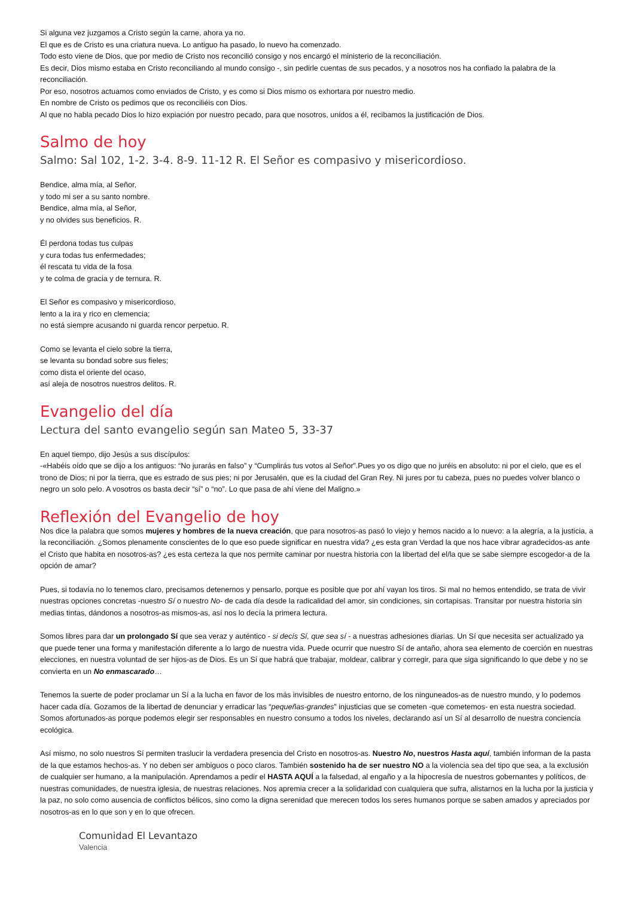Si alguna vez juzgamos a Cristo según la carne, ahora ya no.
El que es de Cristo es una criatura nueva. Lo antiguo ha pasado, lo nuevo ha comenzado.
Todo esto viene de Dios, que por medio de Cristo nos reconcilió consigo y nos encargó el ministerio de la reconciliación.
Es decir, Dios mismo estaba en Cristo reconciliando al mundo consigo -, sin pedirle cuentas de sus pecados, y a nosotros nos ha confiado la palabra de la reconciliación.
Por eso, nosotros actuamos como enviados de Cristo, y es como si Dios mismo os exhortara por nuestro medio.
En nombre de Cristo os pedimos que os reconciliéis con Dios.
Al que no habla pecado Dios lo hizo expiación por nuestro pecado, para que nosotros, unidos a él, recibamos la justificación de Dios.
Salmo de hoy
Salmo: Sal 102, 1-2. 3-4. 8-9. 11-12 R. El Señor es compasivo y misericordioso.
Bendice, alma mía, al Señor,
y todo mi ser a su santo nombre.
Bendice, alma mía, al Señor,
y no olvides sus beneficios. R.
Él perdona todas tus culpas
y cura todas tus enfermedades;
él rescata tu vida de la fosa
y te colma de gracia y de ternura. R.
El Señor es compasivo y misericordioso,
lento a la ira y rico en clemencia;
no está siempre acusando ni guarda rencor perpetuo. R.
Como se levanta el cielo sobre la tierra,
se levanta su bondad sobre sus fieles;
como dista el oriente del ocaso,
así aleja de nosotros nuestros delitos. R.
Evangelio del día
Lectura del santo evangelio según san Mateo 5, 33-37
En aquel tiempo, dijo Jesús a sus discípulos:
-«Habéis oído que se dijo a los antiguos: “No jurarás en falso” y “Cumplirás tus votos al Señor”.Pues yo os digo que no juréis en absoluto: ni por el cielo, que es el trono de Dios; ni por la tierra, que es estrado de sus pies; ni por Jerusalén, que es la ciudad del Gran Rey. Ni jures por tu cabeza, pues no puedes volver blanco o negro un solo pelo. A vosotros os basta decir “sí” o “no”. Lo que pasa de ahí viene del Maligno.»
Reflexión del Evangelio de hoy
Nos dice la palabra que somos mujeres y hombres de la nueva creación, que para nosotros-as pasó lo viejo y hemos nacido a lo nuevo: a la alegría, a la justicia, a la reconciliación. ¿Somos plenamente conscientes de lo que eso puede significar en nuestra vida? ¿es esta gran Verdad la que nos hace vibrar agradecidos-as ante el Cristo que habita en nosotros-as? ¿es esta certeza la que nos permite caminar por nuestra historia con la libertad del el/la que se sabe siempre escogedor-a de la opción de amar?
Pues, si todavía no lo tenemos claro, precisamos detenernos y pensarlo, porque es posible que por ahí vayan los tiros. Si mal no hemos entendido, se trata de vivir nuestras opciones concretas -nuestro Sí o nuestro No- de cada día desde la radicalidad del amor, sin condiciones, sin cortapisas. Transitar por nuestra historia sin medias tintas, dándonos a nosotros-as mismos-as, así nos lo decía la primera lectura.
Somos libres para dar un prolongado Sí que sea veraz y auténtico - si decís Sí, que sea sí - a nuestras adhesiones diarias. Un Sí que necesita ser actualizado ya que puede tener una forma y manifestación diferente a lo largo de nuestra vida. Puede ocurrir que nuestro Sí de antaño, ahora sea elemento de coerción en nuestras elecciones, en nuestra voluntad de ser hijos-as de Dios. Es un Sí que habrá que trabajar, moldear, calibrar y corregir, para que siga significando lo que debe y no se convierta en un No enmascarado…
Tenemos la suerte de poder proclamar un Sí a la lucha en favor de los más invisibles de nuestro entorno, de los ninguneados-as de nuestro mundo, y lo podemos hacer cada día. Gozamos de la libertad de denunciar y erradicar las “pequeñas-grandes” injusticias que se cometen -que cometemos- en esta nuestra sociedad. Somos afortunados-as porque podemos elegir ser responsables en nuestro consumo a todos los niveles, declarando así un Sí al desarrollo de nuestra conciencia ecológica.
Así mismo, no solo nuestros Sí permiten traslucir la verdadera presencia del Cristo en nosotros-as. Nuestro No, nuestros Hasta aquí, también informan de la pasta de la que estamos hechos-as. Y no deben ser ambiguos o poco claros. También sostenido ha de ser nuestro NO a la violencia sea del tipo que sea, a la exclusión de cualquier ser humano, a la manipulación. Aprendamos a pedir el HASTA AQUÍ a la falsedad, al engaño y a la hipocresía de nuestros gobernantes y políticos, de nuestras comunidades, de nuestra iglesia, de nuestras relaciones. Nos apremia crecer a la solidaridad con cualquiera que sufra, alistarnos en la lucha por la justicia y la paz, no solo como ausencia de conflictos bélicos, sino como la digna serenidad que merecen todos los seres humanos porque se saben amados y apreciados por nosotros-as en lo que son y en lo que ofrecen.
Comunidad El Levantazo
Valencia